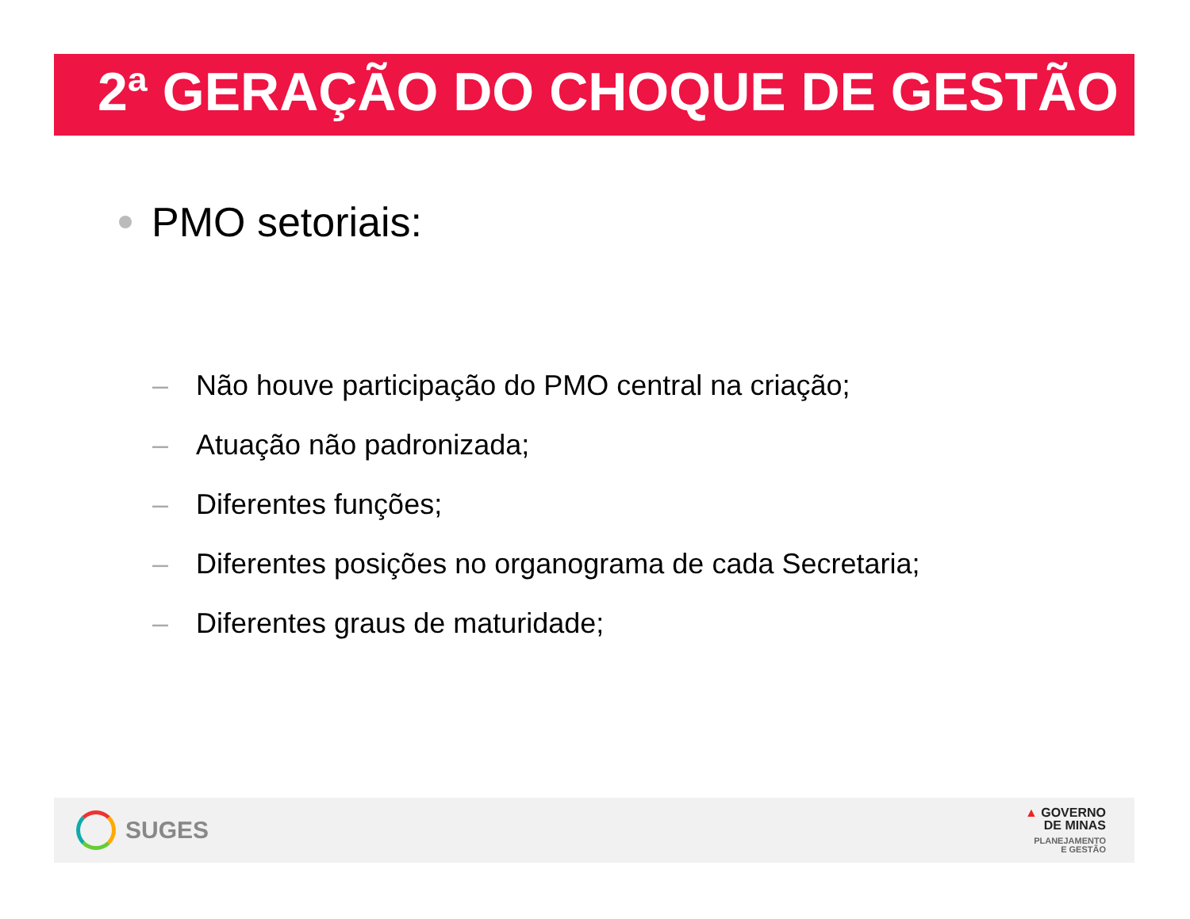2ª GERAÇÃO DO CHOQUE DE GESTÃO
PMO setoriais:
– Não houve participação do PMO central na criação;
– Atuação não padronizada;
– Diferentes funções;
– Diferentes posições no organograma de cada Secretaria;
– Diferentes graus de maturidade;
SUGES
▲ GOVERNO
DE MINAS
PLANEJAMENTO
E GESTÃO